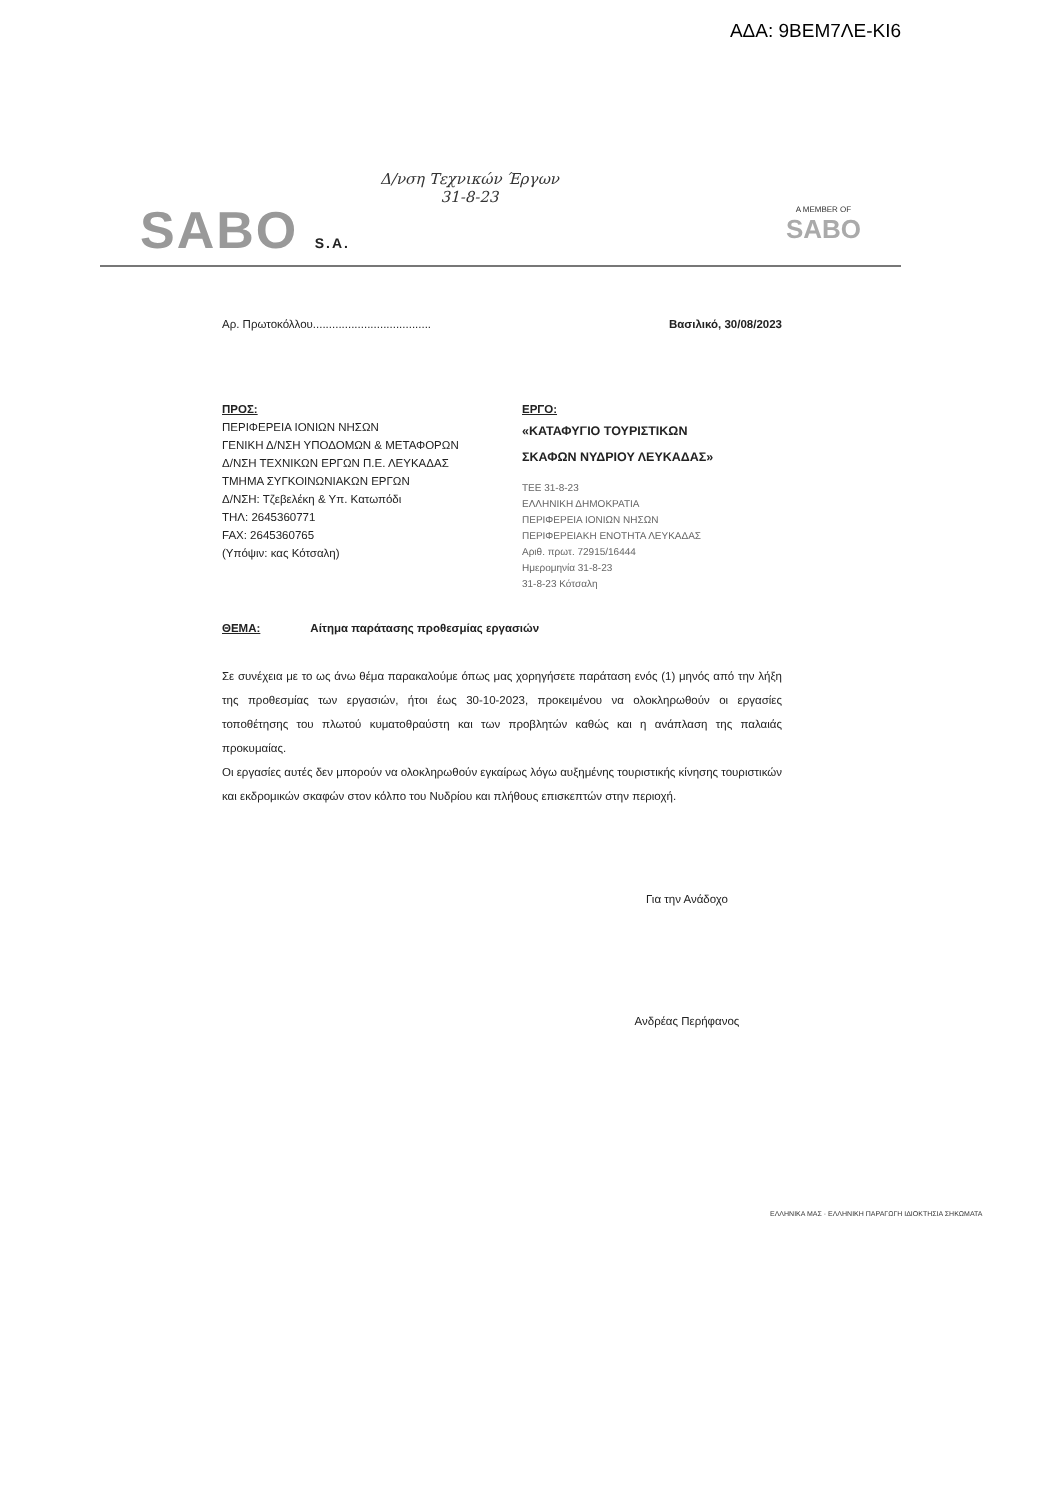ΑΔΑ: 9ΒΕΜ7ΛΕ-ΚΙ6
Δ/νση Τεχνικών Έργων
31-8-23
SABO S.A. A MEMBER OF
SABO
Αρ. Πρωτοκόλλου..................................... Βασιλικό, 30/08/2023
ΠΡΟΣ:
ΠΕΡΙΦΕΡΕΙΑ ΙΟΝΙΩΝ ΝΗΣΩΝ
ΓΕΝΙΚΗ Δ/ΝΣΗ ΥΠΟΔΟΜΩΝ & ΜΕΤΑΦΟΡΩΝ
Δ/ΝΣΗ ΤΕΧΝΙΚΩΝ ΕΡΓΩΝ Π.Ε. ΛΕΥΚΑΔΑΣ
ΤΜΗΜΑ ΣΥΓΚΟΙΝΩΝΙΑΚΩΝ ΕΡΓΩΝ
Δ/ΝΣΗ: Τζεβελέκη & Υπ. Κατωπόδι
ΤΗΛ: 2645360771
FAX: 2645360765
(Υπόψιν: κας Κότσαλη)
ΕΡΓΟ:
«ΚΑΤΑΦΥΓΙΟ ΤΟΥΡΙΣΤΙΚΩΝ
ΣΚΑΦΩΝ ΝΥΔΡΙΟΥ ΛΕΥΚΑΔΑΣ»
ΤΕΕ 31-8-23
ΕΛΛΗΝΙΚΗ ΔΗΜΟΚΡΑΤΙΑ
ΠΕΡΙΦΕΡΕΙΑ ΙΟΝΙΩΝ ΝΗΣΩΝ
ΠΕΡΙΦΕΡΕΙΑΚΗ ΕΝΟΤΗΤΑ ΛΕΥΚΑΔΑΣ
Αριθ. πρωτ. 72915/16444
Ημερομηνία 31-8-23
31-8-23 Κότσαλη
ΘΕΜΑ: Αίτημα παράτασης προθεσμίας εργασιών
Σε συνέχεια με το ως άνω θέμα παρακαλούμε όπως μας χορηγήσετε παράταση ενός (1) μηνός από την λήξη της προθεσμίας των εργασιών, ήτοι έως 30-10-2023, προκειμένου να ολοκληρωθούν οι εργασίες τοποθέτησης του πλωτού κυματοθραύστη και των προβλητών καθώς και η ανάπλαση της παλαιάς προκυμαίας.
Οι εργασίες αυτές δεν μπορούν να ολοκληρωθούν εγκαίρως λόγω αυξημένης τουριστικής κίνησης τουριστικών και εκδρομικών σκαφών στον κόλπο του Νυδρίου και πλήθους επισκεπτών στην περιοχή.
Για την Ανάδοχο
Ανδρέας Περήφανος
ΕΛΛΗΝΙΚΑ ΜΑΣ · ΕΛΛΗΝΙΚΗ ΠΑΡΑΓΩΓΗ ΙΔΙΟΚΤΗΣΙΑ ΣΗΚΩΜΑΤΑ